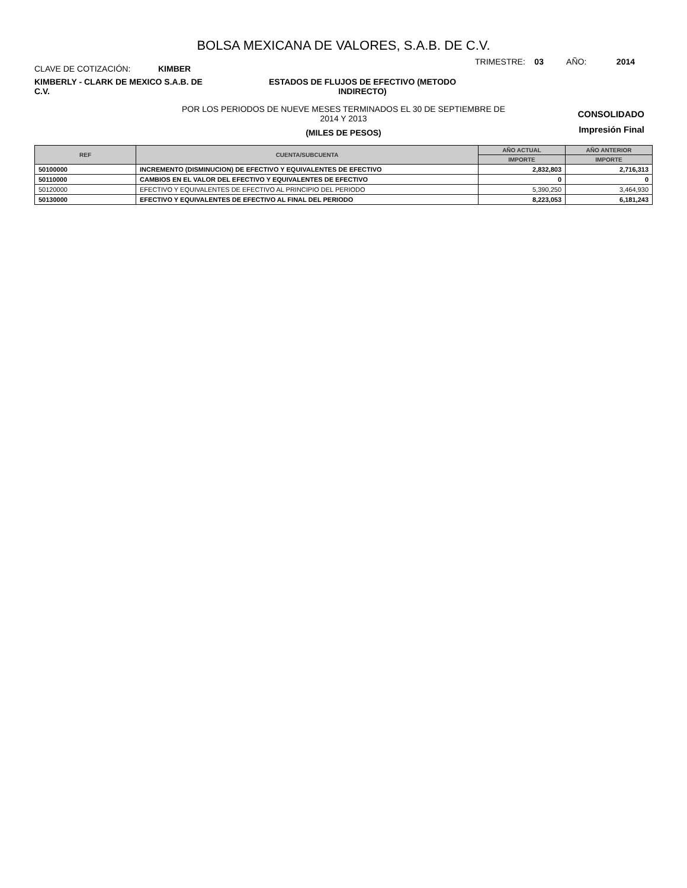BOLSA MEXICANA DE VALORES, S.A.B. DE C.V.
CLAVE DE COTIZACIÓN: KIMBER
TRIMESTRE: 03 AÑO: 2014
KIMBERLY - CLARK DE MEXICO S.A.B. DE C.V.
ESTADOS DE FLUJOS DE EFECTIVO (METODO INDIRECTO)
POR LOS PERIODOS DE NUEVE MESES TERMINADOS EL 30 DE SEPTIEMBRE DE
2014 Y 2013
(MILES DE PESOS)
CONSOLIDADO
Impresión Final
| REF | CUENTA/SUBCUENTA | AÑO ACTUAL | AÑO ANTERIOR |
| --- | --- | --- | --- |
| | | IMPORTE | IMPORTE |
| 50100000 | INCREMENTO (DISMINUCION) DE EFECTIVO Y EQUIVALENTES DE EFECTIVO | 2,832,803 | 2,716,313 |
| 50110000 | CAMBIOS EN EL VALOR DEL EFECTIVO Y EQUIVALENTES DE EFECTIVO | 0 | 0 |
| 50120000 | EFECTIVO Y EQUIVALENTES DE EFECTIVO AL PRINCIPIO DEL PERIODO | 5,390,250 | 3,464,930 |
| 50130000 | EFECTIVO Y EQUIVALENTES DE EFECTIVO AL FINAL DEL PERIODO | 8,223,053 | 6,181,243 |